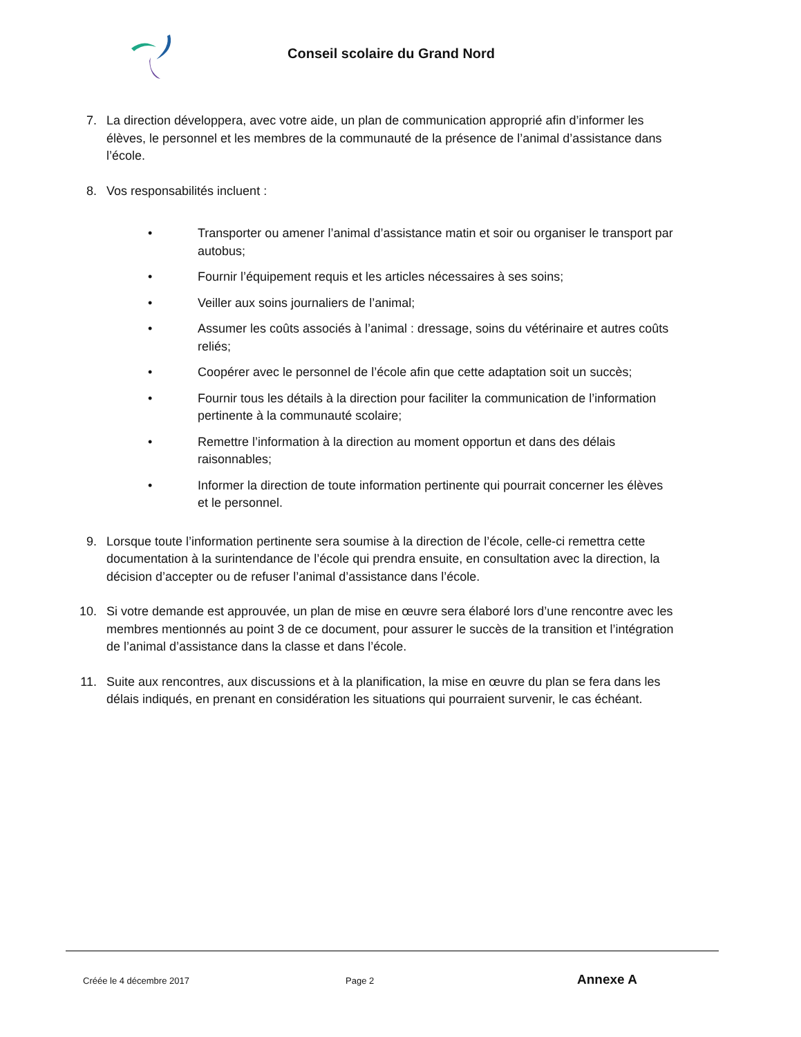Conseil scolaire du Grand Nord
7. La direction développera, avec votre aide, un plan de communication approprié afin d’informer les élèves, le personnel et les membres de la communauté de la présence de l’animal d’assistance dans l’école.
8. Vos responsabilités incluent :
• Transporter ou amener l’animal d’assistance matin et soir ou organiser le transport par autobus;
• Fournir l’équipement requis et les articles nécessaires à ses soins;
• Veiller aux soins journaliers de l’animal;
• Assumer les coûts associés à l’animal : dressage, soins du vétérinaire et autres coûts reliés;
• Coopérer avec le personnel de l’école afin que cette adaptation soit un succès;
• Fournir tous les détails à la direction pour faciliter la communication de l’information pertinente à la communauté scolaire;
• Remettre l’information à la direction au moment opportun et dans des délais raisonnables;
• Informer la direction de toute information pertinente qui pourrait concerner les élèves et le personnel.
9. Lorsque toute l’information pertinente sera soumise à la direction de l’école, celle-ci remettra cette documentation à la surintendance de l’école qui prendra ensuite, en consultation avec la direction, la décision d’accepter ou de refuser l’animal d’assistance dans l’école.
10. Si votre demande est approuvée, un plan de mise en œuvre sera élaboré lors d’une rencontre avec les membres mentionnés au point 3 de ce document, pour assurer le succès de la transition et l’intégration de l’animal d’assistance dans la classe et dans l’école.
11. Suite aux rencontres, aux discussions et à la planification, la mise en œuvre du plan se fera dans les délais indiqués, en prenant en considération les situations qui pourraient survenir, le cas échéant.
Créée le 4 décembre 2017 Page 2 Annexe A